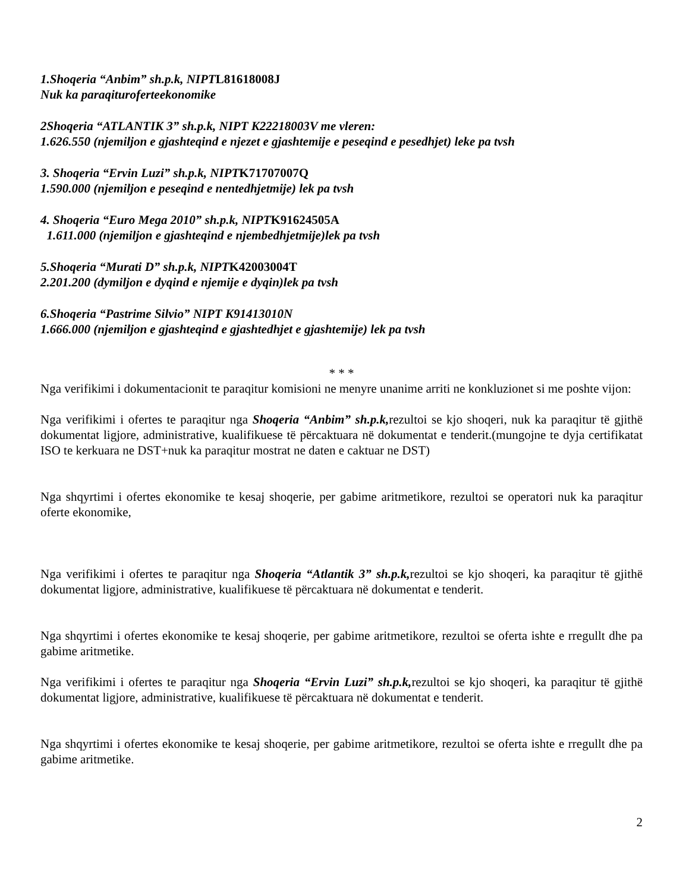1.Shoqeria “Anbim” sh.p.k, NIPTL81618008J
Nuk ka paraqiturofer­teekonomike
2Shoqeria “ATLANTIK 3” sh.p.k, NIPT K22218003V me vleren:
1.626.550 (njemiljon e gjashteqind e njezet e gjashtemije e peseqind e pesedhjet) leke pa tvsh
3. Shoqeria “Ervin Luzi” sh.p.k, NIPTK71707007Q
1.590.000 (njemiljon e peseqind e nentedhjetmije) lek pa tvsh
4. Shoqeria “Euro Mega 2010” sh.p.k, NIPTK91624505A
1.611.000 (njemiljon e gjashteqind e njembedhjetmije)lek pa tvsh
5.Shoqeria “Murati D” sh.p.k, NIPTK42003004T
2.201.200 (dymiljon e dyqind e njemije e dyqin)lek pa tvsh
6.Shoqeria “Pastrime Silvio” NIPT K91413010N
1.666.000 (njemiljon e gjashteqind e gjashtedhjet e gjashtemije) lek pa tvsh
* * *
Nga verifikimi i dokumentacionit te paraqitur komisioni ne menyre unanime arriti ne konkluzionet si me poshte vijon:
Nga verifikimi i ofertes te paraqitur nga Shoqeria “Anbim” sh.p.k, rezultoi se kjo shoqeri, nuk ka paraqitur të gjithë dokumentat ligjore, administrative, kualifikuese të përcaktuara në dokumentat e tenderit.(mungojne te dyja certifikatat ISO te kerkuara ne DST+nuk ka paraqitur mostrat ne daten e caktuar ne DST)
Nga shqyrtimi i ofertes ekonomike te kesaj shoqerie, per gabime aritmetikore, rezultoi se operatori nuk ka paraqitur oferte ekonomike,
Nga verifikimi i ofertes te paraqitur nga Shoqeria “Atlantik 3” sh.p.k, rezultoi se kjo shoqeri, ka paraqitur të gjithë dokumentat ligjore, administrative, kualifikuese të përcaktuara në dokumentat e tenderit.
Nga shqyrtimi i ofertes ekonomike te kesaj shoqerie, per gabime aritmetikore, rezultoi se oferta ishte e rregullt dhe pa gabime aritmetike.
Nga verifikimi i ofertes te paraqitur nga Shoqeria “Ervin Luzi” sh.p.k, rezultoi se kjo shoqeri, ka paraqitur të gjithë dokumentat ligjore, administrative, kualifikuese të përcaktuara në dokumentat e tenderit.
Nga shqyrtimi i ofertes ekonomike te kesaj shoqerie, per gabime aritmetikore, rezultoi se oferta ishte e rregullt dhe pa gabime aritmetike.
2